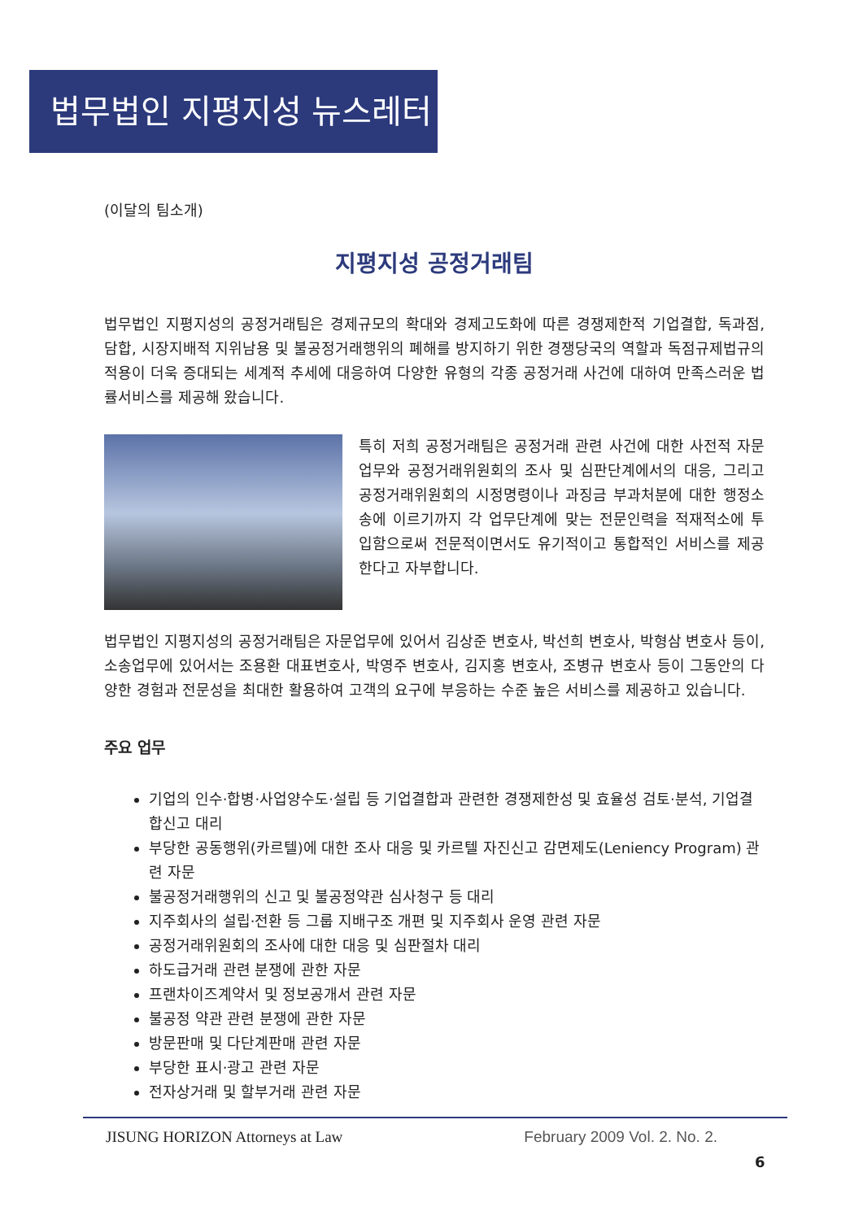법무법인 지평지성 뉴스레터
(이달의 팀소개)
지평지성 공정거래팀
법무법인 지평지성의 공정거래팀은 경제규모의 확대와 경제고도화에 따른 경쟁제한적 기업결합, 독과점, 담합, 시장지배적 지위남용 및 불공정거래행위의 폐해를 방지하기 위한 경쟁당국의 역할과 독점규제법규의 적용이 더욱 증대되는 세계적 추세에 대응하여 다양한 유형의 각종 공정거래 사건에 대하여 만족스러운 법률서비스를 제공해 왔습니다.
특히 저희 공정거래팀은 공정거래 관련 사건에 대한 사전적 자문업무와 공정거래위원회의 조사 및 심판단계에서의 대응, 그리고 공정거래위원회의 시정명령이나 과징금 부과처분에 대한 행정소송에 이르기까지 각 업무단계에 맞는 전문인력을 적재적소에 투입함으로써 전문적이면서도 유기적이고 통합적인 서비스를 제공한다고 자부합니다.
법무법인 지평지성의 공정거래팀은 자문업무에 있어서 김상준 변호사, 박선희 변호사, 박형삼 변호사 등이, 소송업무에 있어서는 조용환 대표변호사, 박영주 변호사, 김지홍 변호사, 조병규 변호사 등이 그동안의 다양한 경험과 전문성을 최대한 활용하여 고객의 요구에 부응하는 수준 높은 서비스를 제공하고 있습니다.
주요 업무
기업의 인수·합병·사업양수도·설립 등 기업결합과 관련한 경쟁제한성 및 효율성 검토·분석, 기업결합신고 대리
부당한 공동행위(카르텔)에 대한 조사 대응 및 카르텔 자진신고 감면제도(Leniency Program) 관련 자문
불공정거래행위의 신고 및 불공정약관 심사청구 등 대리
지주회사의 설립·전환 등 그룹 지배구조 개편 및 지주회사 운영 관련 자문
공정거래위원회의 조사에 대한 대응 및 심판절차 대리
하도급거래 관련 분쟁에 관한 자문
프랜차이즈계약서 및 정보공개서 관련 자문
불공정 약관 관련 분쟁에 관한 자문
방문판매 및 다단계판매 관련 자문
부당한 표시·광고 관련 자문
전자상거래 및 할부거래 관련 자문
JISUNG HORIZON Attorneys at Law February 2009 Vol. 2. No. 2.
6